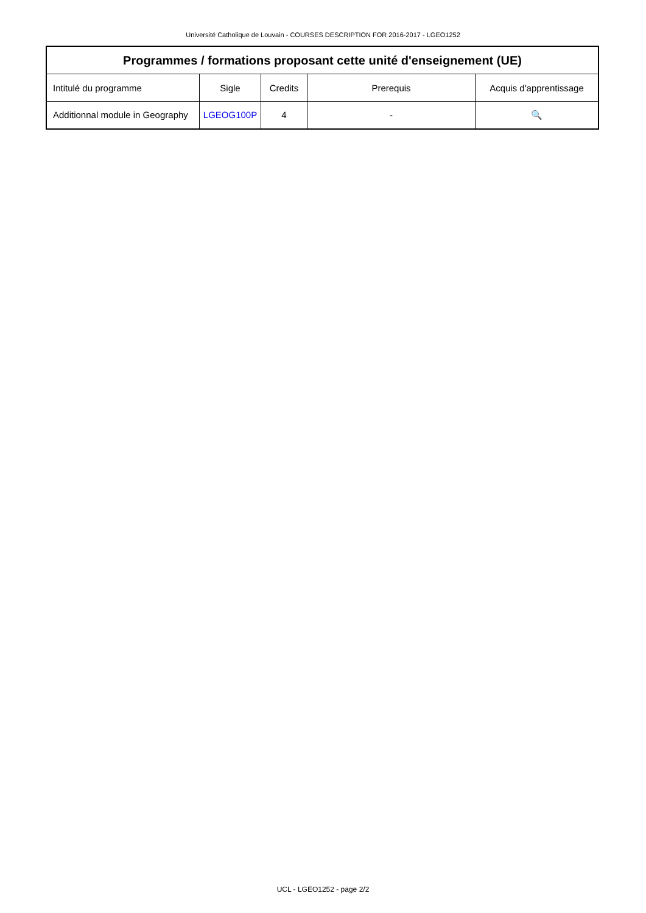Université Catholique de Louvain - COURSES DESCRIPTION FOR 2016-2017 - LGEO1252
| Programmes / formations proposant cette unité d'enseignement (UE) | | | | |
| --- | --- | --- | --- | --- |
| Intitulé du programme | Sigle | Credits | Prerequis | Acquis d'apprentissage |
| Additionnal module in Geography | LGEOG100P | 4 | - | 🔍 |
UCL - LGEO1252 - page 2/2